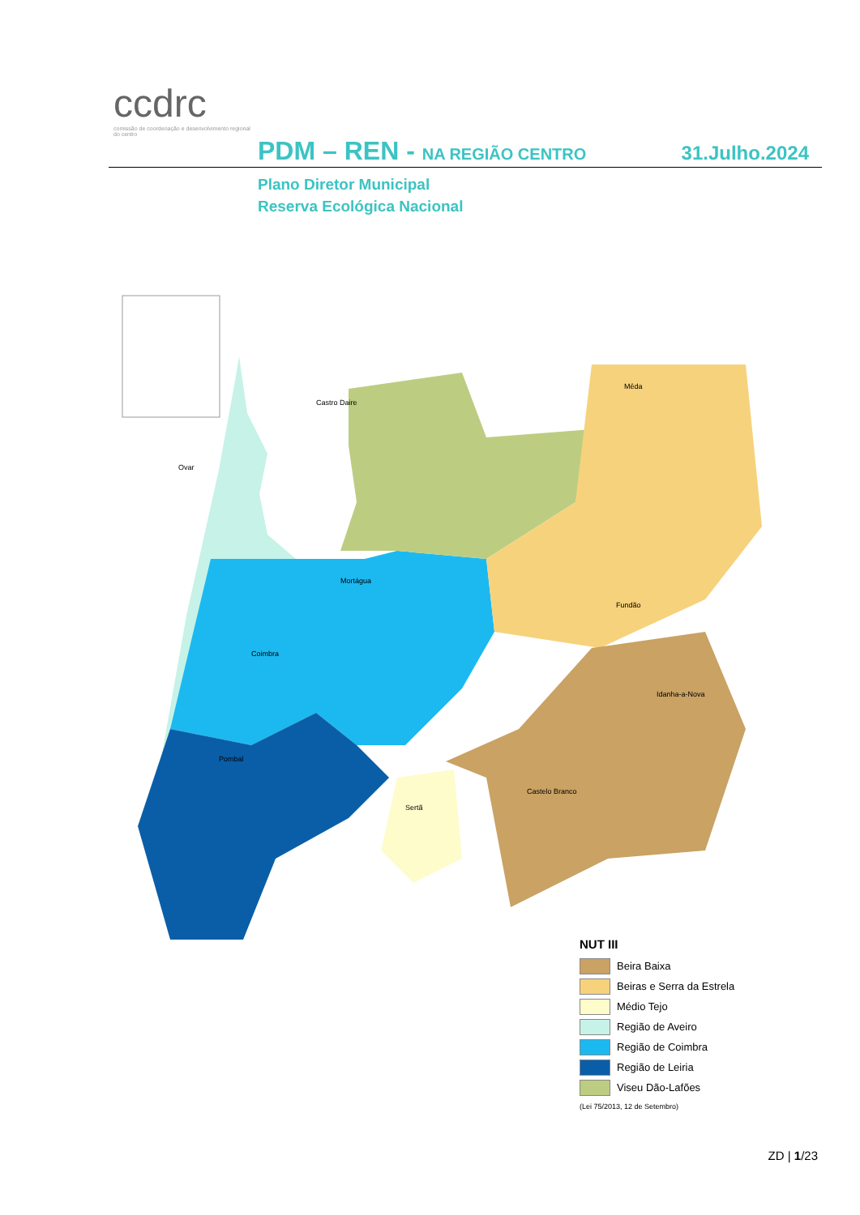ccdrc
comissão de coordenação e desenvolvimento regional do centro
PDM – REN - NA REGIÃO CENTRO
31.Julho.2024
Plano Diretor Municipal
Reserva Ecológica Nacional
Ovar
Castro Daire
Mêda
Mortágua
Coimbra
Pombal
Castelo Branco
Fundão
Sertã
Idanha-a-Nova
NUT III
Beira Baixa
Beiras e Serra da Estrela
Médio Tejo
Região de Aveiro
Região de Coimbra
Região de Leiria
Viseu Dão-Lafões
(Lei 75/2013, 12 de Setembro)
ZD | 1/23